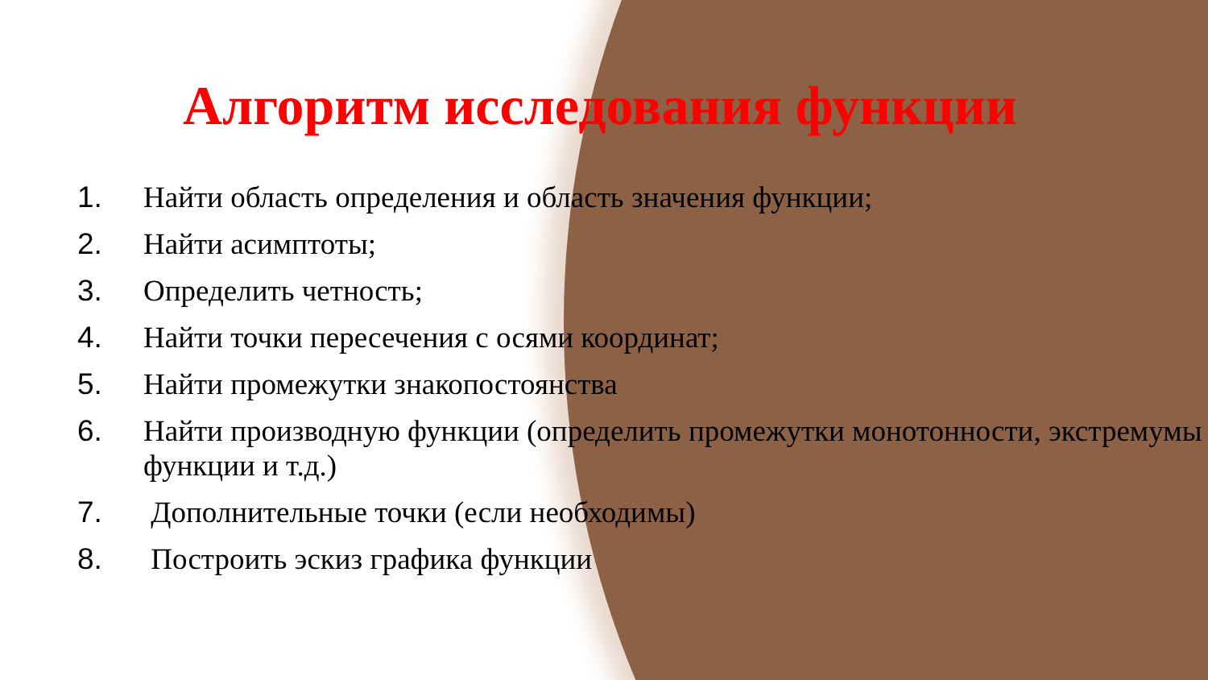Алгоритм исследования функции
1. Найти область определения и область значения функции;
2. Найти асимптоты;
3. Определить четность;
4. Найти точки пересечения с осями координат;
5. Найти промежутки знакопостоянства
6. Найти производную функции (определить промежутки монотонности, экстремумы функции и т.д.)
7. Дополнительные точки (если необходимы)
8. Построить эскиз графика функции